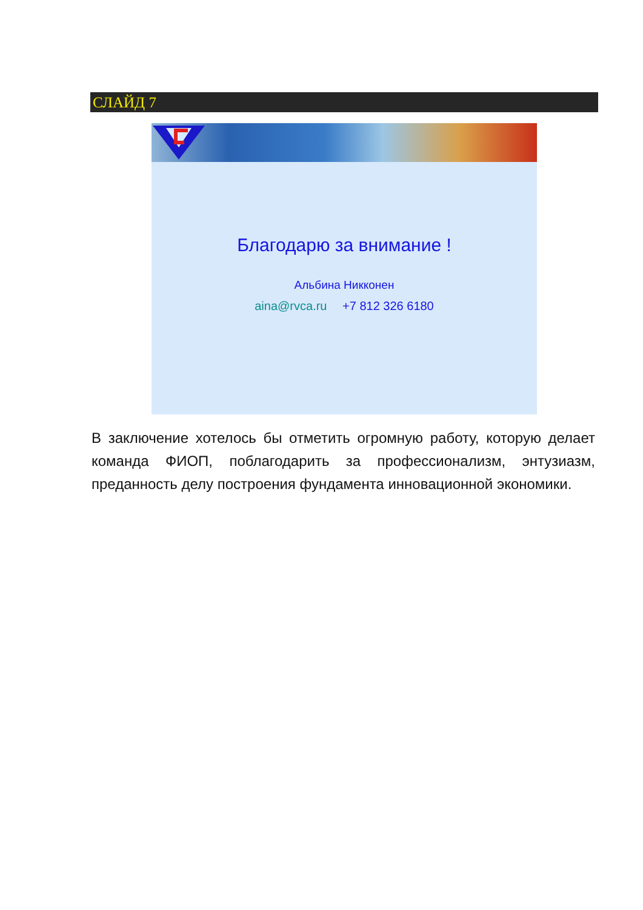СЛАЙД 7
Благодарю за внимание !
Альбина Никконен
aina@rvca.ru +7 812 326 6180
В заключение хотелось бы отметить огромную работу, которую делает команда ФИОП, поблагодарить за профессионализм, энтузиазм, преданность делу построения фундамента инновационной экономики.